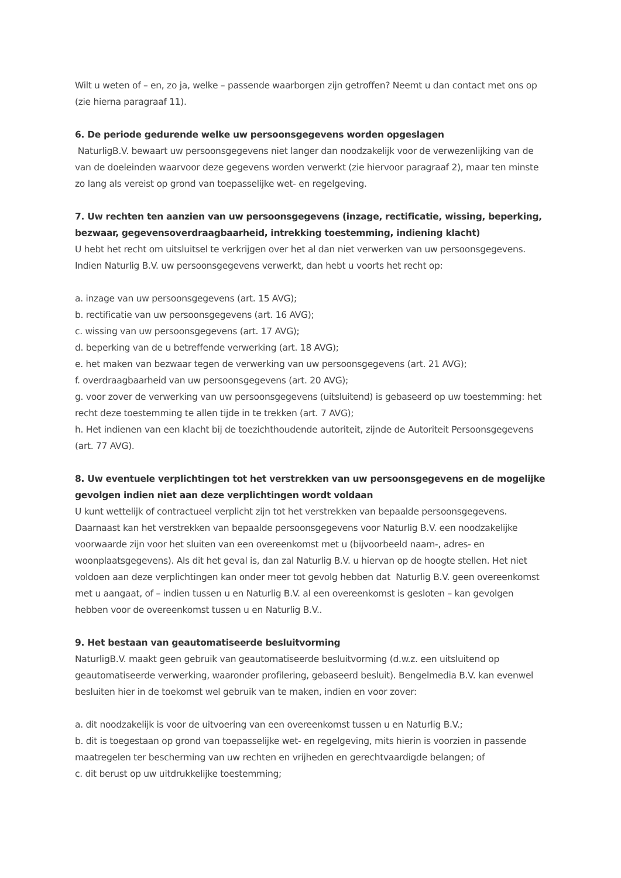Wilt u weten of – en, zo ja, welke – passende waarborgen zijn getroffen? Neemt u dan contact met ons op (zie hierna paragraaf 11).
6. De periode gedurende welke uw persoonsgegevens worden opgeslagen
NaturligB.V. bewaart uw persoonsgegevens niet langer dan noodzakelijk voor de verwezenlijking van de van de doeleinden waarvoor deze gegevens worden verwerkt (zie hiervoor paragraaf 2), maar ten minste zo lang als vereist op grond van toepasselijke wet- en regelgeving.
7. Uw rechten ten aanzien van uw persoonsgegevens (inzage, rectificatie, wissing, beperking, bezwaar, gegevensoverdraagbaarheid, intrekking toestemming, indiening klacht)
U hebt het recht om uitsluitsel te verkrijgen over het al dan niet verwerken van uw persoonsgegevens. Indien Naturlig B.V. uw persoonsgegevens verwerkt, dan hebt u voorts het recht op:
a. inzage van uw persoonsgegevens (art. 15 AVG);
b. rectificatie van uw persoonsgegevens (art. 16 AVG);
c. wissing van uw persoonsgegevens (art. 17 AVG);
d. beperking van de u betreffende verwerking (art. 18 AVG);
e. het maken van bezwaar tegen de verwerking van uw persoonsgegevens (art. 21 AVG);
f. overdraagbaarheid van uw persoonsgegevens (art. 20 AVG);
g. voor zover de verwerking van uw persoonsgegevens (uitsluitend) is gebaseerd op uw toestemming: het recht deze toestemming te allen tijde in te trekken (art. 7 AVG);
h. Het indienen van een klacht bij de toezichthoudende autoriteit, zijnde de Autoriteit Persoonsgegevens (art. 77 AVG).
8. Uw eventuele verplichtingen tot het verstrekken van uw persoonsgegevens en de mogelijke gevolgen indien niet aan deze verplichtingen wordt voldaan
U kunt wettelijk of contractueel verplicht zijn tot het verstrekken van bepaalde persoonsgegevens. Daarnaast kan het verstrekken van bepaalde persoonsgegevens voor Naturlig B.V. een noodzakelijke voorwaarde zijn voor het sluiten van een overeenkomst met u (bijvoorbeeld naam-, adres- en woonplaatsgegevens). Als dit het geval is, dan zal Naturlig B.V. u hiervan op de hoogte stellen. Het niet voldoen aan deze verplichtingen kan onder meer tot gevolg hebben dat Naturlig B.V. geen overeenkomst met u aangaat, of – indien tussen u en Naturlig B.V. al een overeenkomst is gesloten – kan gevolgen hebben voor de overeenkomst tussen u en Naturlig B.V..
9. Het bestaan van geautomatiseerde besluitvorming
NaturligB.V. maakt geen gebruik van geautomatiseerde besluitvorming (d.w.z. een uitsluitend op geautomatiseerde verwerking, waaronder profilering, gebaseerd besluit). Bengelmedia B.V. kan evenwel besluiten hier in de toekomst wel gebruik van te maken, indien en voor zover:
a. dit noodzakelijk is voor de uitvoering van een overeenkomst tussen u en Naturlig B.V.;
b. dit is toegestaan op grond van toepasselijke wet- en regelgeving, mits hierin is voorzien in passende maatregelen ter bescherming van uw rechten en vrijheden en gerechtvaardigde belangen; of
c. dit berust op uw uitdrukkelijke toestemming;